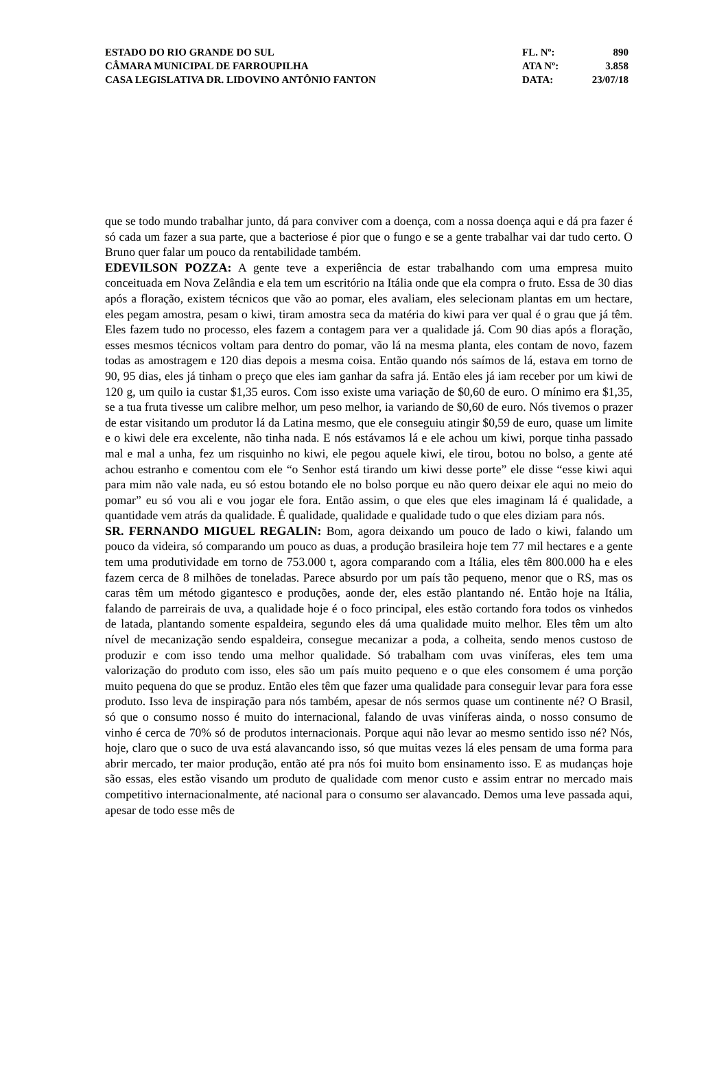ESTADO DO RIO GRANDE DO SUL FL. Nº: 890
CÂMARA MUNICIPAL DE FARROUPILHA ATA Nº: 3.858
CASA LEGISLATIVA DR. LIDOVINO ANTÔNIO FANTON DATA: 23/07/18
que se todo mundo trabalhar junto, dá para conviver com a doença, com a nossa doença aqui e dá pra fazer é só cada um fazer a sua parte, que a bacteriose é pior que o fungo e se a gente trabalhar vai dar tudo certo. O Bruno quer falar um pouco da rentabilidade também.
EDEVILSON POZZA: A gente teve a experiência de estar trabalhando com uma empresa muito conceituada em Nova Zelândia e ela tem um escritório na Itália onde que ela compra o fruto. Essa de 30 dias após a floração, existem técnicos que vão ao pomar, eles avaliam, eles selecionam plantas em um hectare, eles pegam amostra, pesam o kiwi, tiram amostra seca da matéria do kiwi para ver qual é o grau que já têm. Eles fazem tudo no processo, eles fazem a contagem para ver a qualidade já. Com 90 dias após a floração, esses mesmos técnicos voltam para dentro do pomar, vão lá na mesma planta, eles contam de novo, fazem todas as amostragem e 120 dias depois a mesma coisa. Então quando nós saímos de lá, estava em torno de 90, 95 dias, eles já tinham o preço que eles iam ganhar da safra já. Então eles já iam receber por um kiwi de 120 g, um quilo ia custar $1,35 euros. Com isso existe uma variação de $0,60 de euro. O mínimo era $1,35, se a tua fruta tivesse um calibre melhor, um peso melhor, ia variando de $0,60 de euro. Nós tivemos o prazer de estar visitando um produtor lá da Latina mesmo, que ele conseguiu atingir $0,59 de euro, quase um limite e o kiwi dele era excelente, não tinha nada. E nós estávamos lá e ele achou um kiwi, porque tinha passado mal e mal a unha, fez um risquinho no kiwi, ele pegou aquele kiwi, ele tirou, botou no bolso, a gente até achou estranho e comentou com ele “o Senhor está tirando um kiwi desse porte” ele disse “esse kiwi aqui para mim não vale nada, eu só estou botando ele no bolso porque eu não quero deixar ele aqui no meio do pomar” eu só vou ali e vou jogar ele fora. Então assim, o que eles que eles imaginam lá é qualidade, a quantidade vem atrás da qualidade. É qualidade, qualidade e qualidade tudo o que eles diziam para nós.
SR. FERNANDO MIGUEL REGALIN: Bom, agora deixando um pouco de lado o kiwi, falando um pouco da videira, só comparando um pouco as duas, a produção brasileira hoje tem 77 mil hectares e a gente tem uma produtividade em torno de 753.000 t, agora comparando com a Itália, eles têm 800.000 ha e eles fazem cerca de 8 milhões de toneladas. Parece absurdo por um país tão pequeno, menor que o RS, mas os caras têm um método gigantesco e produções, aonde der, eles estão plantando né. Então hoje na Itália, falando de parreirais de uva, a qualidade hoje é o foco principal, eles estão cortando fora todos os vinhedos de latada, plantando somente espaldeira, segundo eles dá uma qualidade muito melhor. Eles têm um alto nível de mecanização sendo espaldeira, consegue mecanizar a poda, a colheita, sendo menos custoso de produzir e com isso tendo uma melhor qualidade. Só trabalham com uvas viníferas, eles tem uma valorização do produto com isso, eles são um país muito pequeno e o que eles consomem é uma porção muito pequena do que se produz. Então eles têm que fazer uma qualidade para conseguir levar para fora esse produto. Isso leva de inspiração para nós também, apesar de nós sermos quase um continente né? O Brasil, só que o consumo nosso é muito do internacional, falando de uvas viníferas ainda, o nosso consumo de vinho é cerca de 70% só de produtos internacionais. Porque aqui não levar ao mesmo sentido isso né? Nós, hoje, claro que o suco de uva está alavancando isso, só que muitas vezes lá eles pensam de uma forma para abrir mercado, ter maior produção, então até pra nós foi muito bom ensinamento isso. E as mudanças hoje são essas, eles estão visando um produto de qualidade com menor custo e assim entrar no mercado mais competitivo internacionalmente, até nacional para o consumo ser alavancado. Demos uma leve passada aqui, apesar de todo esse mês de